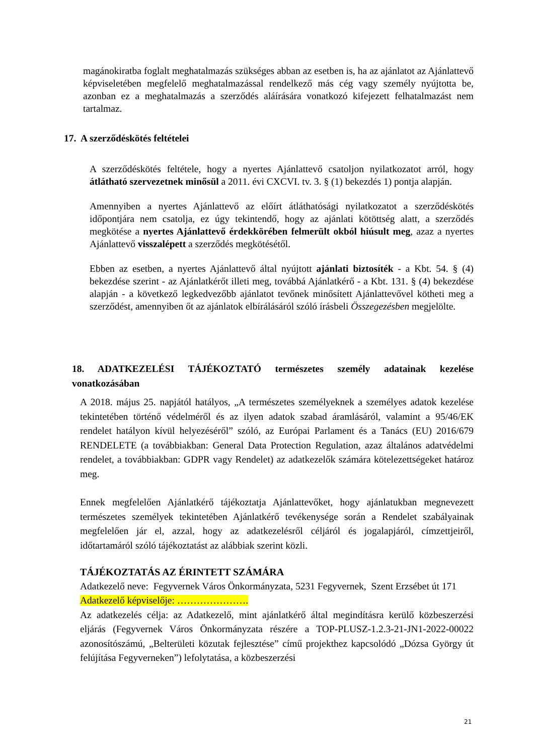magánokiratba foglalt meghatalmazás szükséges abban az esetben is, ha az ajánlatot az Ajánlattevő képviseletében megfelelő meghatalmazással rendelkező más cég vagy személy nyújtotta be, azonban ez a meghatalmazás a szerződés aláírására vonatkozó kifejezett felhatalmazást nem tartalmaz.
17. A szerződéskötés feltételei
A szerződéskötés feltétele, hogy a nyertes Ajánlattevő csatoljon nyilatkozatot arról, hogy átlátható szervezetnek minősül a 2011. évi CXCVI. tv. 3. § (1) bekezdés 1) pontja alapján.
Amennyiben a nyertes Ajánlattevő az előírt átláthatósági nyilatkozatot a szerződéskötés időpontjára nem csatolja, ez úgy tekintendő, hogy az ajánlati kötöttség alatt, a szerződés megkötése a nyertes Ajánlattevő érdekkörében felmerült okból hiúsult meg, azaz a nyertes Ajánlattevő visszalépett a szerződés megkötésétől.
Ebben az esetben, a nyertes Ajánlattevő által nyújtott ajánlati biztosíték - a Kbt. 54. § (4) bekezdése szerint - az Ajánlatkérőt illeti meg, továbbá Ajánlatkérő - a Kbt. 131. § (4) bekezdése alapján - a következő legkedvezőbb ajánlatot tevőnek minősített Ajánlattevővel kötheti meg a szerződést, amennyiben őt az ajánlatok elbírálásáról szóló írásbeli Összegezésben megjelölte.
18. ADATKEZELÉSI TÁJÉKOZTATÓ természetes személy adatainak kezelése vonatkozásában
A 2018. május 25. napjától hatályos, „A természetes személyeknek a személyes adatok kezelése tekintetében történő védelméről és az ilyen adatok szabad áramlásáról, valamint a 95/46/EK rendelet hatályon kívül helyezéséről” szóló, az Európai Parlament és a Tanács (EU) 2016/679 RENDELETE (a továbbiakban: General Data Protection Regulation, azaz általános adatvédelmi rendelet, a továbbiakban: GDPR vagy Rendelet) az adatkezelők számára kötelezettségeket határoz meg.
Ennek megfelelően Ajánlatkérő tájékoztatja Ajánlattevőket, hogy ajánlatukban megnevezett természetes személyek tekintetében Ajánlatkérő tevékenysége során a Rendelet szabályainak megfelelően jár el, azzal, hogy az adatkezelésről céljáról és jogalapjáról, címzettjeiről, időtartamáról szóló tájékoztatást az alábbiak szerint közli.
TÁJÉKOZTATÁS AZ ÉRINTETT SZÁMÁRA
Adatkezelő neve: Fegyvernek Város Önkormányzata, 5231 Fegyvernek, Szent Erzsébet út 171
Adatkezelő képviselője: ………………….
Az adatkezelés célja: az Adatkezelő, mint ajánlatkérő által megindításra kerülő közbeszerzési eljárás (Fegyvernek Város Önkormányzata részére a TOP-PLUSZ-1.2.3-21-JN1-2022-00022 azonosítószámú, „Belterületi közutak fejlesztése” című projekthez kapcsolódó „Dózsa György út felújítása Fegyverneken”) lefolytatása, a közbeszerzési
21